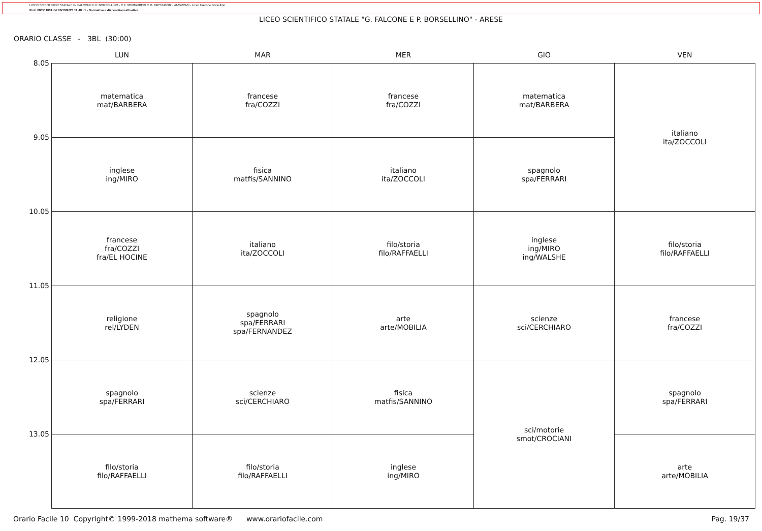LICEO SCIENTIFICO STATALE G. FALCONE E P. BORSELLINO - C.F. 93508760159 C.M. MIPS340002 - ANWZCMJ - Liceo Falcone Borsellino
Prot. 0005110/U del 06/10/2023 11:40 I.1 - Normativa e disposizioni attuative
LICEO SCIENTIFICO STATALE "G. FALCONE E P. BORSELLINO" - ARESE
ORARIO CLASSE - 3BL (30:00)
| | LUN | MAR | MER | GIO | VEN |
| --- | --- | --- | --- | --- | --- |
| 8.05 | matematica mat/BARBERA | francese fra/COZZI | francese fra/COZZI | matematica mat/BARBERA | italiano ita/ZOCCOLI |
| 9.05 | inglese ing/MIRO | fisica matfis/SANNINO | italiano ita/ZOCCOLI | spagnolo spa/FERRARI | |
| 10.05 | francese fra/COZZI fra/EL HOCINE | italiano ita/ZOCCOLI | filo/storia filo/RAFFAELLI | inglese ing/MIRO ing/WALSHE | filo/storia filo/RAFFAELLI |
| 11.05 | religione rel/LYDEN | spagnolo spa/FERRARI spa/FERNANDEZ | arte arte/MOBILIA | scienze sci/CERCHIARO | francese fra/COZZI |
| 12.05 | spagnolo spa/FERRARI | scienze sci/CERCHIARO | fisica matfis/SANNINO | sci/motorie smot/CROCIANI | spagnolo spa/FERRARI |
| 13.05 | filo/storia filo/RAFFAELLI | filo/storia filo/RAFFAELLI | inglese ing/MIRO | | arte arte/MOBILIA |
Orario Facile 10 Copyright© 1999-2018 mathema software® www.orariofacile.com Pag. 19/37